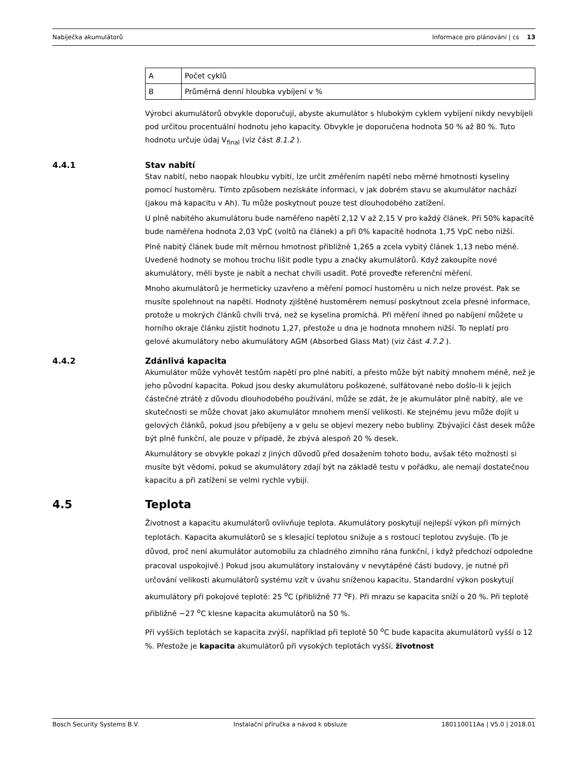Nabíječka akumulátorů Informace pro plánování | cs 13
| A | Počet cyklů |
| B | Průměrná denní hloubka vybíjení v % |
Výrobci akumulátorů obvykle doporučují, abyste akumulátor s hlubokým cyklem vybíjení nikdy nevybíjeli pod určitou procentuální hodnotu jeho kapacity. Obvykle je doporučena hodnota 50 % až 80 %. Tuto hodnotu určuje údaj V<sub>final</sub> (viz část 8.1.2 ).
4.4.1 Stav nabití
Stav nabití, nebo naopak hloubku vybití, lze určit změřením napětí nebo měrné hmotnosti kyseliny pomocí hustoměru. Tímto způsobem nezískáte informaci, v jak dobrém stavu se akumulátor nachází (jakou má kapacitu v Ah). Tu může poskytnout pouze test dlouhodobého zatížení.
U plně nabitého akumulátoru bude naměřeno napětí 2,12 V až 2,15 V pro každý článek. Při 50% kapacitě bude naměřena hodnota 2,03 VpC (voltů na článek) a při 0% kapacitě hodnota 1,75 VpC nebo nižší.
Plně nabitý článek bude mít měrnou hmotnost přibližně 1,265 a zcela vybitý článek 1,13 nebo méně. Uvedené hodnoty se mohou trochu lišit podle typu a značky akumulátorů. Když zakoupíte nové akumulátory, měli byste je nabít a nechat chvíli usadit. Poté proveďte referenční měření.
Mnoho akumulátorů je hermeticky uzavřeno a měření pomocí hustoměru u nich nelze provést. Pak se musíte spolehnout na napětí. Hodnoty zjištěné hustoměrem nemusí poskytnout zcela přesné informace, protože u mokrých článků chvíli trvá, než se kyselina promíchá. Při měření ihned po nabíjení můžete u horního okraje článku zjistit hodnotu 1,27, přestože u dna je hodnota mnohem nižší. To neplatí pro gelové akumulátory nebo akumulátory AGM (Absorbed Glass Mat) (viz část 4.7.2 ).
4.4.2 Zdánlivá kapacita
Akumulátor může vyhovět testům napětí pro plné nabití, a přesto může být nabitý mnohem méně, než je jeho původní kapacita. Pokud jsou desky akumulátoru poškozené, sulfátované nebo došlo-li k jejich částečné ztrátě z důvodu dlouhodobého používání, může se zdát, že je akumulátor plně nabitý, ale ve skutečnosti se může chovat jako akumulátor mnohem menší velikosti. Ke stejnému jevu může dojít u gelových článků, pokud jsou přebíjeny a v gelu se objeví mezery nebo bubliny. Zbývající část desek může být plně funkční, ale pouze v případě, že zbývá alespoň 20 % desek.
Akumulátory se obvykle pokazí z jiných důvodů před dosažením tohoto bodu, avšak této možnosti si musíte být vědomi, pokud se akumulátory zdají být na základě testu v pořádku, ale nemají dostatečnou kapacitu a při zatížení se velmi rychle vybijí.
4.5 Teplota
Životnost a kapacitu akumulátorů ovlivňuje teplota. Akumulátory poskytují nejlepší výkon při mírných teplotách. Kapacita akumulátorů se s klesající teplotou snižuje a s rostoucí teplotou zvyšuje. (To je důvod, proč není akumulátor automobilu za chladného zimního rána funkční, i když předchozí odpoledne pracoval uspokojivě.) Pokud jsou akumulátory instalovány v nevytápěné části budovy, je nutné při určování velikosti akumulátorů systému vzít v úvahu sníženou kapacitu. Standardní výkon poskytují akumulátory při pokojové teplotě: 25 <sup>o</sup>C (přibližně 77 <sup>o</sup>F). Při mrazu se kapacita sníží o 20 %. Při teplotě přibližně −27 <sup>o</sup>C klesne kapacita akumulátorů na 50 %.
Při vyšších teplotách se kapacita zvýší, například při teplotě 50 <sup>o</sup>C bude kapacita akumulátorů vyšší o 12 %. Přestože je kapacita akumulátorů při vysokých teplotách vyšší, životnost
Bosch Security Systems B.V. Instalační příručka a návod k obsluze 180110011Aa | V5.0 | 2018.01